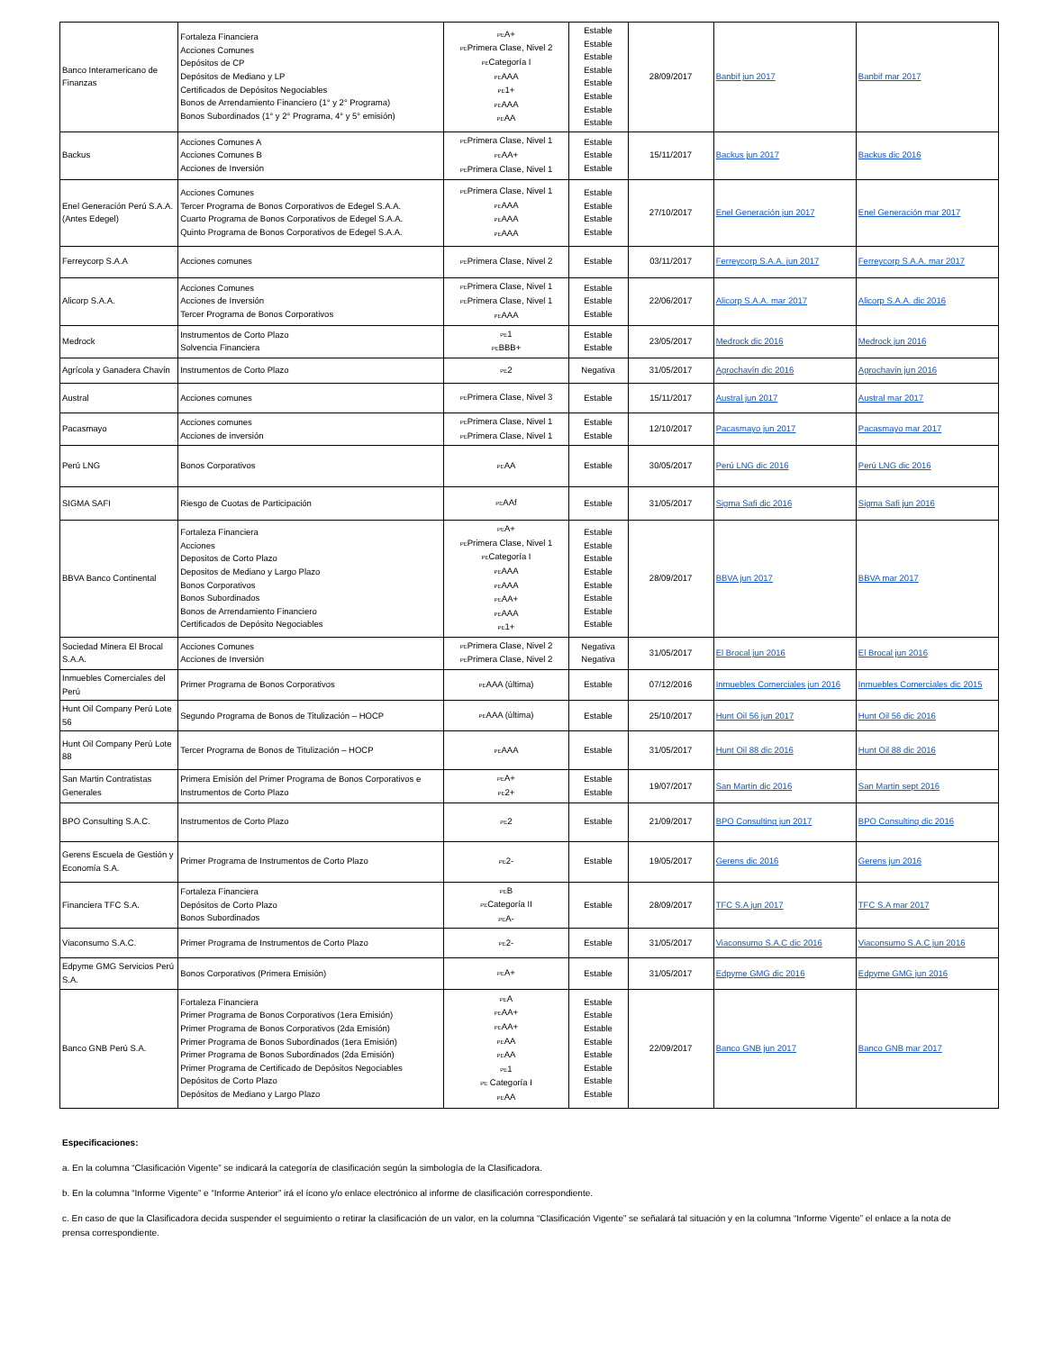| Banco Interamericano de Finanzas | Fortaleza Financiera Acciones Comunes Depósitos de CP Depósitos de Mediano y LP Certificados de Depósitos Negociables Bonos de Arrendamiento Financiero (1° y 2° Programa) Bonos Subordinados (1° y 2° Programa, 4° y 5° emisión) | PE A+ PE Primera Clase, Nivel 2 PE Categoría I PE AAA PE 1+ PE AAA PE AA | Estable Estable Estable Estable Estable Estable Estable Estable | 28/09/2017 | Banbif jun 2017 | Banbif mar 2017 |
| Backus | Acciones Comunes A Acciones Comunes B Acciones de Inversión | PE Primera Clase, Nivel 1 PE AA+ PE Primera Clase, Nivel 1 | Estable Estable Estable | 15/11/2017 | Backus jun 2017 | Backus dic 2016 |
| Enel Generación Perú S.A.A. (Antes Edegel) | Acciones Comunes Tercer Programa de Bonos Corporativos de Edegel S.A.A. Cuarto Programa de Bonos Corporativos de Edegel S.A.A. Quinto Programa de Bonos Corporativos de Edegel S.A.A. | PE Primera Clase, Nivel 1 PE AAA PE AAA PE AAA | Estable Estable Estable Estable | 27/10/2017 | Enel Generación jun 2017 | Enel Generación mar 2017 |
| Ferreycorp S.A.A | Acciones comunes | PE Primera Clase, Nivel 2 | Estable | 03/11/2017 | Ferreycorp S.A.A. jun 2017 | Ferreycorp S.A.A. mar 2017 |
| Alicorp S.A.A. | Acciones Comunes Acciones de Inversión Tercer Programa de Bonos Corporativos | PE Primera Clase, Nivel 1 PE Primera Clase, Nivel 1 PE AAA | Estable Estable Estable | 22/06/2017 | Alicorp S.A.A. mar 2017 | Alicorp S.A.A. dic 2016 |
| Medrock | Instrumentos de Corto Plazo Solvencia Financiera | PE 1 PE BBB+ | Estable Estable | 23/05/2017 | Medrock dic 2016 | Medrock jun 2016 |
| Agrícola y Ganadera Chavín | Instrumentos de Corto Plazo | PE 2 | Negativa | 31/05/2017 | Agrochavín dic 2016 | Agrochavín jun 2016 |
| Austral | Acciones comunes | PE Primera Clase, Nivel 3 | Estable | 15/11/2017 | Austral jun 2017 | Austral mar 2017 |
| Pacasmayo | Acciones comunes Acciones de inversión | PE Primera Clase, Nivel 1 PE Primera Clase, Nivel 1 | Estable Estable | 12/10/2017 | Pacasmayo jun 2017 | Pacasmayo mar 2017 |
| Perú LNG | Bonos Corporativos | PE AA | Estable | 30/05/2017 | Perú LNG dic 2016 | Perú LNG dic 2016 |
| SIGMA SAFI | Riesgo de Cuotas de Participación | PE AAf | Estable | 31/05/2017 | Sigma Safi dic 2016 | Sigma Safi jun 2016 |
| BBVA Banco Continental | Fortaleza Financiera Acciones Depositos de Corto Plazo Depositos de Mediano y Largo Plazo Bonos Corporativos Bonos Subordinados Bonos de Arrendamiento Financiero Certificados de Depósito Negociables | PE A+ PE Primera Clase, Nivel 1 PE Categoría I PE AAA PE AAA PE AA+ PE AAA PE 1+ | Estable Estable Estable Estable Estable Estable Estable Estable | 28/09/2017 | BBVA jun 2017 | BBVA mar 2017 |
| Sociedad Minera El Brocal S.A.A. | Acciones Comunes Acciones de Inversión | PE Primera Clase, Nivel 2 PE Primera Clase, Nivel 2 | Negativa Negativa | 31/05/2017 | El Brocal jun 2016 | El Brocal jun 2016 |
| Inmuebles Comerciales del Perú | Primer Programa de Bonos Corporativos | PE AAA (última) | Estable | 07/12/2016 | Inmuebles Comerciales jun 2016 | Inmuebles Comerciales dic 2015 |
| Hunt Oil Company Perú Lote 56 | Segundo Programa de Bonos de Titulización – HOCP | PE AAA (última) | Estable | 25/10/2017 | Hunt Oil 56 jun 2017 | Hunt Oil 56 dic 2016 |
| Hunt Oil Company Perú Lote 88 | Tercer Programa de Bonos de Titulización – HOCP | PE AAA | Estable | 31/05/2017 | Hunt Oil 88 dic 2016 | Hunt Oil 88 dic 2016 |
| San Martin Contratistas Generales | Primera Emisión del Primer Programa de Bonos Corporativos e Instrumentos de Corto Plazo | PE A+ PE 2+ | Estable Estable | 19/07/2017 | San Martin dic 2016 | San Martin sept 2016 |
| BPO Consulting S.A.C. | Instrumentos de Corto Plazo | PE 2 | Estable | 21/09/2017 | BPO Consulting jun 2017 | BPO Consulting dic 2016 |
| Gerens Escuela de Gestión y Economía S.A. | Primer Programa de Instrumentos de Corto Plazo | PE 2- | Estable | 19/05/2017 | Gerens dic 2016 | Gerens jun 2016 |
| Financiera TFC S.A. | Fortaleza Financiera Depósitos de Corto Plazo Bonos Subordinados | PE B PE Categoría II PE A- | Estable | 28/09/2017 | TFC S.A jun 2017 | TFC S.A mar 2017 |
| Viaconsumo S.A.C. | Primer Programa de Instrumentos de Corto Plazo | PE 2- | Estable | 31/05/2017 | Viaconsumo S.A.C dic 2016 | Viaconsumo S.A.C jun 2016 |
| Edpyme GMG Servicios Perú S.A. | Bonos Corporativos (Primera Emisión) | PE A+ | Estable | 31/05/2017 | Edpyme GMG dic 2016 | Edpyme GMG jun 2016 |
| Banco GNB Perú S.A. | Fortaleza Financiera Primer Programa de Bonos Corporativos (1era Emisión) Primer Programa de Bonos Corporativos (2da Emisión) Primer Programa de Bonos Subordinados (1era Emisión) Primer Programa de Bonos Subordinados (2da Emisión) Primer Programa de Certificado de Depósitos Negociables Depósitos de Corto Plazo Depósitos de Mediano y Largo Plazo | PE A PE AA+ PE AA+ PE AA PE AA PE 1 PE Categoría I PE AA | Estable Estable Estable Estable Estable Estable Estable Estable | 22/09/2017 | Banco GNB jun 2017 | Banco GNB mar 2017 |
Especificaciones:
a. En la columna “Clasificación Vigente” se indicará la categoría de clasificación según la simbología de la Clasificadora.
b. En la columna “Informe Vigente” e “Informe Anterior” irá el ícono y/o enlace electrónico al informe de clasificación correspondiente.
c. En caso de que la Clasificadora decida suspender el seguimiento o retirar la clasificación de un valor, en la columna “Clasificación Vigente” se señalará tal situación y en la columna “Informe Vigente” el enlace a la nota de prensa correspondiente.